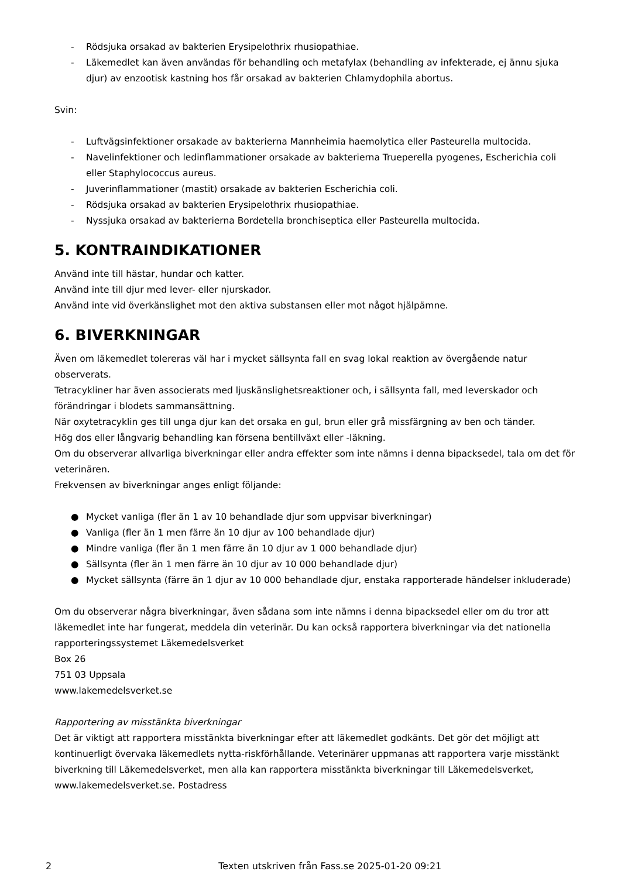- Rödsjuka orsakad av bakterien Erysipelothrix rhusiopathiae.
- Läkemedlet kan även användas för behandling och metafylax (behandling av infekterade, ej ännu sjuka djur) av enzootisk kastning hos får orsakad av bakterien Chlamydophila abortus.
Svin:
- Luftvägsinfektioner orsakade av bakterierna Mannheimia haemolytica eller Pasteurella multocida.
- Navelinfektioner och ledinflammationer orsakade av bakterierna Trueperella pyogenes, Escherichia coli eller Staphylococcus aureus.
- Juverinflammationer (mastit) orsakade av bakterien Escherichia coli.
- Rödsjuka orsakad av bakterien Erysipelothrix rhusiopathiae.
- Nyssjuka orsakad av bakterierna Bordetella bronchiseptica eller Pasteurella multocida.
5. KONTRAINDIKATIONER
Använd inte till hästar, hundar och katter.
Använd inte till djur med lever- eller njurskador.
Använd inte vid överkänslighet mot den aktiva substansen eller mot något hjälpämne.
6. BIVERKNINGAR
Även om läkemedlet tolereras väl har i mycket sällsynta fall en svag lokal reaktion av övergående natur observerats.
Tetracykliner har även associerats med ljuskänslighetsreaktioner och, i sällsynta fall, med leverskador och förändringar i blodets sammansättning.
När oxytetracyklin ges till unga djur kan det orsaka en gul, brun eller grå missfärgning av ben och tänder.
Hög dos eller långvarig behandling kan försena bentillväxt eller -läkning.
Om du observerar allvarliga biverkningar eller andra effekter som inte nämns i denna bipacksedel, tala om det för veterinären.
Frekvensen av biverkningar anges enligt följande:
● Mycket vanliga (fler än 1 av 10 behandlade djur som uppvisar biverkningar)
● Vanliga (fler än 1 men färre än 10 djur av 100 behandlade djur)
● Mindre vanliga (fler än 1 men färre än 10 djur av 1 000 behandlade djur)
● Sällsynta (fler än 1 men färre än 10 djur av 10 000 behandlade djur)
● Mycket sällsynta (färre än 1 djur av 10 000 behandlade djur, enstaka rapporterade händelser inkluderade)
Om du observerar några biverkningar, även sådana som inte nämns i denna bipacksedel eller om du tror att läkemedlet inte har fungerat, meddela din veterinär. Du kan också rapportera biverkningar via det nationella rapporteringssystemet Läkemedelsverket
Box 26
751 03 Uppsala
www.lakemedelsverket.se
Rapportering av misstänkta biverkningar
Det är viktigt att rapportera misstänkta biverkningar efter att läkemedlet godkänts. Det gör det möjligt att kontinuerligt övervaka läkemedlets nytta-riskförhållande. Veterinärer uppmanas att rapportera varje misstänkt biverkning till Läkemedelsverket, men alla kan rapportera misstänkta biverkningar till Läkemedelsverket, www.lakemedelsverket.se. Postadress
2 Texten utskriven från Fass.se 2025-01-20 09:21